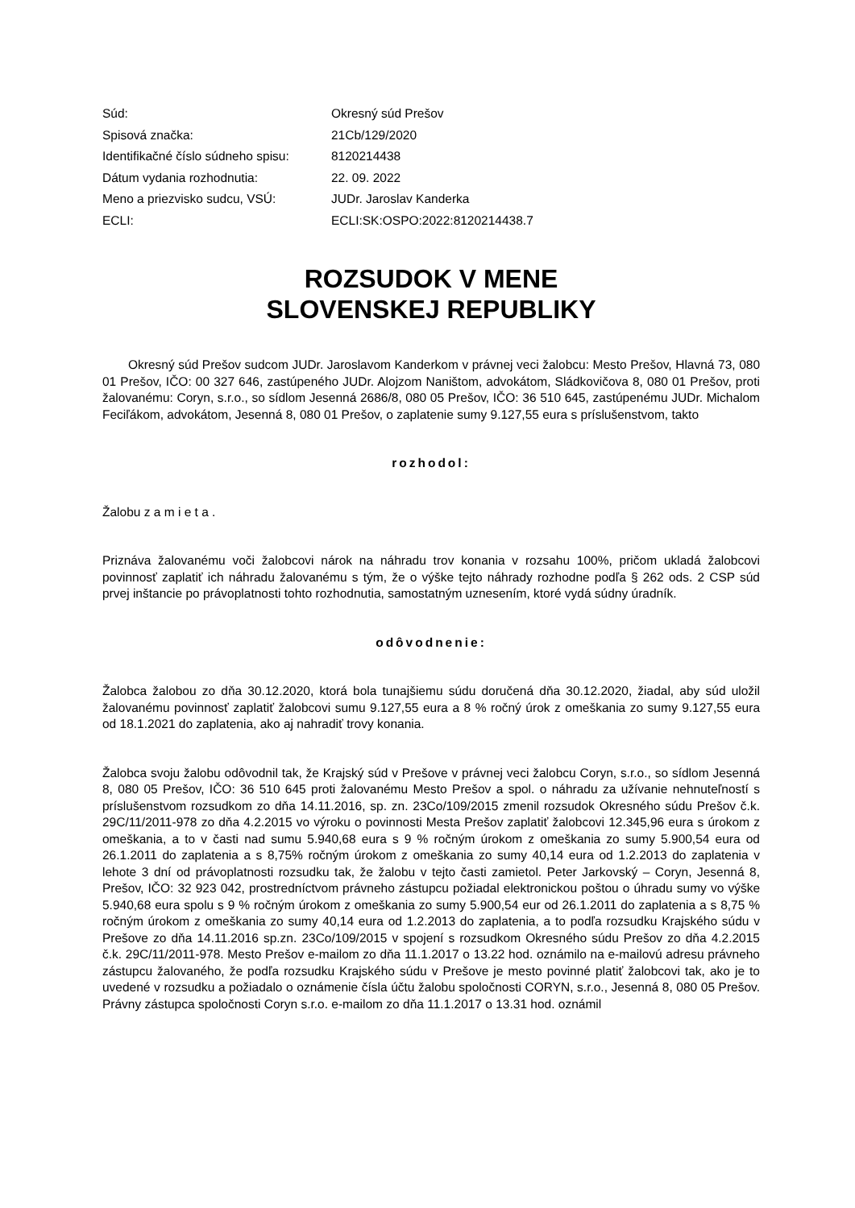| Súd: | Okresný súd Prešov |
| Spisová značka: | 21Cb/129/2020 |
| Identifikačné číslo súdneho spisu: | 8120214438 |
| Dátum vydania rozhodnutia: | 22. 09. 2022 |
| Meno a priezvisko sudcu, VSÚ: | JUDr. Jaroslav Kanderka |
| ECLI: | ECLI:SK:OSPO:2022:8120214438.7 |
ROZSUDOK V MENE
SLOVENSKEJ REPUBLIKY
Okresný súd Prešov sudcom JUDr. Jaroslavom Kanderkom v právnej veci žalobcu: Mesto Prešov, Hlavná 73, 080 01 Prešov, IČO: 00 327 646, zastúpeného JUDr. Alojzom Naništom, advokátom, Sládkovičova 8, 080 01 Prešov, proti žalovanému: Coryn, s.r.o., so sídlom Jesenná 2686/8, 080 05 Prešov, IČO: 36 510 645, zastúpenému JUDr. Michalom Feciľákom, advokátom, Jesenná 8, 080 01 Prešov, o zaplatenie sumy 9.127,55 eura s príslušenstvom, takto
rozhodol:
Žalobu z a m i e t a .
Priznáva žalovanému voči žalobcovi nárok na náhradu trov konania v rozsahu 100%, pričom ukladá žalobcovi povinnosť zaplatiť ich náhradu žalovanému s tým, že o výške tejto náhrady rozhodne podľa § 262 ods. 2 CSP súd prvej inštancie po právoplatnosti tohto rozhodnutia, samostatným uznesením, ktoré vydá súdny úradník.
odôvodnenie:
Žalobca žalobou zo dňa 30.12.2020, ktorá bola tunajšiemu súdu doručená dňa 30.12.2020, žiadal, aby súd uložil žalovanému povinnosť zaplatiť žalobcovi sumu 9.127,55 eura a 8 % ročný úrok z omeškania zo sumy 9.127,55 eura od 18.1.2021 do zaplatenia, ako aj nahradiť trovy konania.
Žalobca svoju žalobu odôvodnil tak, že Krajský súd v Prešove v právnej veci žalobcu Coryn, s.r.o., so sídlom Jesenná 8, 080 05 Prešov, IČO: 36 510 645 proti žalovanému Mesto Prešov a spol. o náhradu za užívanie nehnuteľností s príslušenstvom rozsudkom zo dňa 14.11.2016, sp. zn. 23Co/109/2015 zmenil rozsudok Okresného súdu Prešov č.k. 29C/11/2011-978 zo dňa 4.2.2015 vo výroku o povinnosti Mesta Prešov zaplatiť žalobcovi 12.345,96 eura s úrokom z omeškania, a to v časti nad sumu 5.940,68 eura s 9 % ročným úrokom z omeškania zo sumy 5.900,54 eura od 26.1.2011 do zaplatenia a s 8,75% ročným úrokom z omeškania zo sumy 40,14 eura od 1.2.2013 do zaplatenia v lehote 3 dní od právoplatnosti rozsudku tak, že žalobu v tejto časti zamietol. Peter Jarkovský – Coryn, Jesenná 8, Prešov, IČO: 32 923 042, prostredníctvom právneho zástupcu požiadal elektronickou poštou o úhradu sumy vo výške 5.940,68 eura spolu s 9 % ročným úrokom z omeškania zo sumy 5.900,54 eur od 26.1.2011 do zaplatenia a s 8,75 % ročným úrokom z omeškania zo sumy 40,14 eura od 1.2.2013 do zaplatenia, a to podľa rozsudku Krajského súdu v Prešove zo dňa 14.11.2016 sp.zn. 23Co/109/2015 v spojení s rozsudkom Okresného súdu Prešov zo dňa 4.2.2015 č.k. 29C/11/2011-978. Mesto Prešov e-mailom zo dňa 11.1.2017 o 13.22 hod. oznámilo na e-mailovú adresu právneho zástupcu žalovaného, že podľa rozsudku Krajského súdu v Prešove je mesto povinné platiť žalobcovi tak, ako je to uvedené v rozsudku a požiadalo o oznámenie čísla účtu žalobu spoločnosti CORYN, s.r.o., Jesenná 8, 080 05 Prešov. Právny zástupca spoločnosti Coryn s.r.o. e-mailom zo dňa 11.1.2017 o 13.31 hod. oznámil